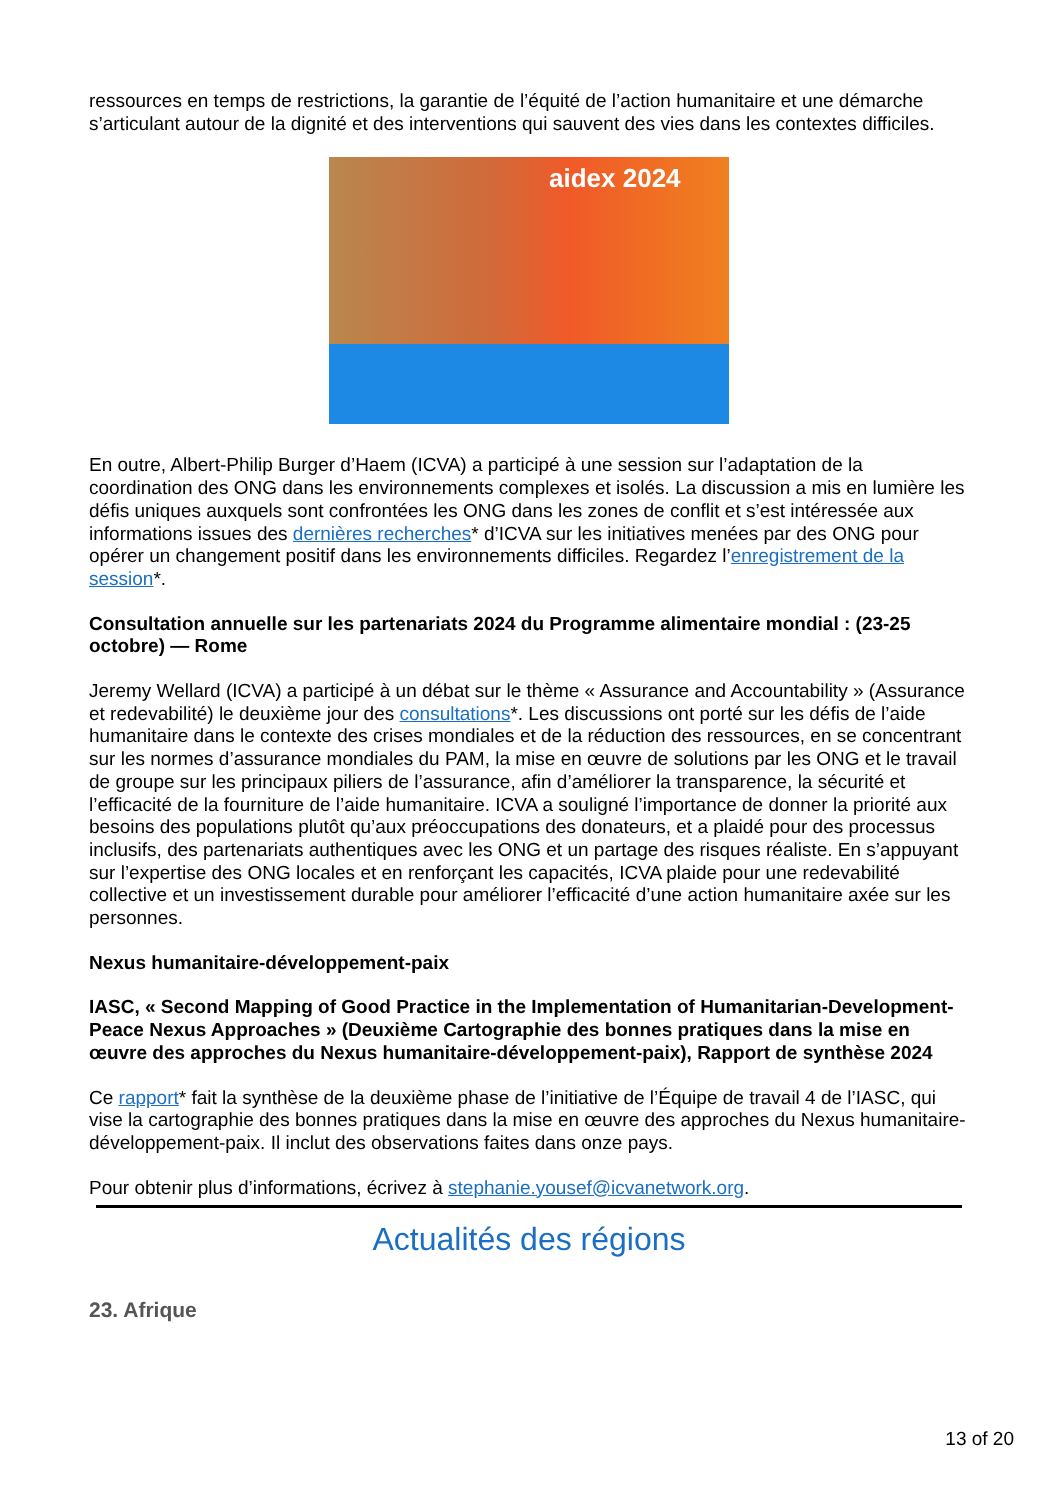ressources en temps de restrictions, la garantie de l’équité de l’action humanitaire et une démarche s’articulant autour de la dignité et des interventions qui sauvent des vies dans les contextes difficiles.
aidex 2024
En outre, Albert-Philip Burger d’Haem (ICVA) a participé à une session sur l’adaptation de la coordination des ONG dans les environnements complexes et isolés. La discussion a mis en lumière les défis uniques auxquels sont confrontées les ONG dans les zones de conflit et s’est intéressée aux informations issues des dernières recherches* d’ICVA sur les initiatives menées par des ONG pour opérer un changement positif dans les environnements difficiles. Regardez l’enregistrement de la session*.
Consultation annuelle sur les partenariats 2024 du Programme alimentaire mondial : (23-25 octobre) — Rome
Jeremy Wellard (ICVA) a participé à un débat sur le thème « Assurance and Accountability » (Assurance et redevabilité) le deuxième jour des consultations*. Les discussions ont porté sur les défis de l’aide humanitaire dans le contexte des crises mondiales et de la réduction des ressources, en se concentrant sur les normes d’assurance mondiales du PAM, la mise en œuvre de solutions par les ONG et le travail de groupe sur les principaux piliers de l’assurance, afin d’améliorer la transparence, la sécurité et l’efficacité de la fourniture de l’aide humanitaire. ICVA a souligné l’importance de donner la priorité aux besoins des populations plutôt qu’aux préoccupations des donateurs, et a plaidé pour des processus inclusifs, des partenariats authentiques avec les ONG et un partage des risques réaliste. En s’appuyant sur l’expertise des ONG locales et en renforçant les capacités, ICVA plaide pour une redevabilité collective et un investissement durable pour améliorer l’efficacité d’une action humanitaire axée sur les personnes.
Nexus humanitaire-développement-paix
IASC, « Second Mapping of Good Practice in the Implementation of Humanitarian-Development-Peace Nexus Approaches » (Deuxième Cartographie des bonnes pratiques dans la mise en œuvre des approches du Nexus humanitaire-développement-paix), Rapport de synthèse 2024
Ce rapport* fait la synthèse de la deuxième phase de l’initiative de l’Équipe de travail 4 de l’IASC, qui vise la cartographie des bonnes pratiques dans la mise en œuvre des approches du Nexus humanitaire-développement-paix. Il inclut des observations faites dans onze pays.
Pour obtenir plus d’informations, écrivez à stephanie.yousef@icvanetwork.org.
Actualités des régions
23. Afrique
13 of 20